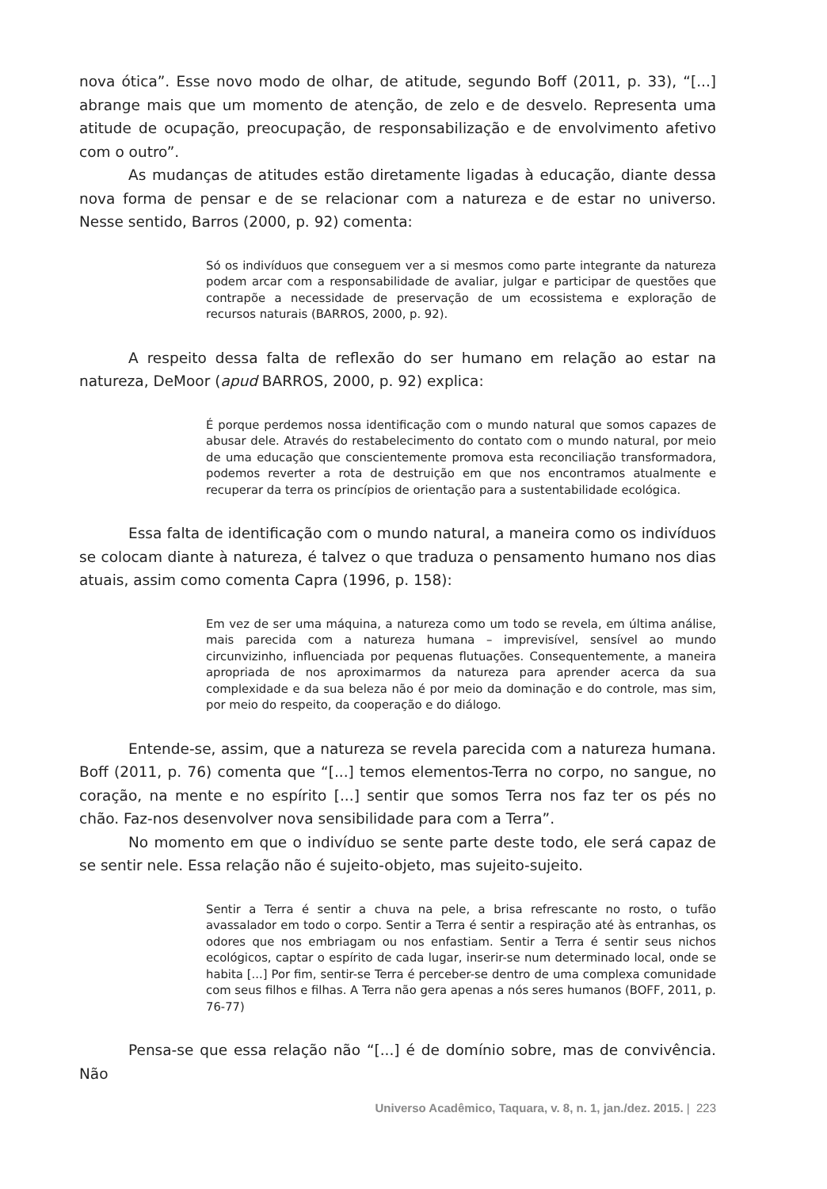nova ótica”. Esse novo modo de olhar, de atitude, segundo Boff (2011, p. 33), “[...] abrange mais que um momento de atenção, de zelo e de desvelo. Representa uma atitude de ocupação, preocupação, de responsabilização e de envolvimento afetivo com o outro”.
As mudanças de atitudes estão diretamente ligadas à educação, diante dessa nova forma de pensar e de se relacionar com a natureza e de estar no universo. Nesse sentido, Barros (2000, p. 92) comenta:
Só os indivíduos que conseguem ver a si mesmos como parte integrante da natureza podem arcar com a responsabilidade de avaliar, julgar e participar de questões que contrapõe a necessidade de preservação de um ecossistema e exploração de recursos naturais (BARROS, 2000, p. 92).
A respeito dessa falta de reflexão do ser humano em relação ao estar na natureza, DeMoor (apud BARROS, 2000, p. 92) explica:
É porque perdemos nossa identificação com o mundo natural que somos capazes de abusar dele. Através do restabelecimento do contato com o mundo natural, por meio de uma educação que conscientemente promova esta reconciliação transformadora, podemos reverter a rota de destruição em que nos encontramos atualmente e recuperar da terra os princípios de orientação para a sustentabilidade ecológica.
Essa falta de identificação com o mundo natural, a maneira como os indivíduos se colocam diante à natureza, é talvez o que traduza o pensamento humano nos dias atuais, assim como comenta Capra (1996, p. 158):
Em vez de ser uma máquina, a natureza como um todo se revela, em última análise, mais parecida com a natureza humana – imprevisível, sensível ao mundo circunvizinho, influenciada por pequenas flutuações. Consequentemente, a maneira apropriada de nos aproximarmos da natureza para aprender acerca da sua complexidade e da sua beleza não é por meio da dominação e do controle, mas sim, por meio do respeito, da cooperação e do diálogo.
Entende-se, assim, que a natureza se revela parecida com a natureza humana. Boff (2011, p. 76) comenta que “[...] temos elementos-Terra no corpo, no sangue, no coração, na mente e no espírito [...] sentir que somos Terra nos faz ter os pés no chão. Faz-nos desenvolver nova sensibilidade para com a Terra”.
No momento em que o indivíduo se sente parte deste todo, ele será capaz de se sentir nele. Essa relação não é sujeito-objeto, mas sujeito-sujeito.
Sentir a Terra é sentir a chuva na pele, a brisa refrescante no rosto, o tufão avassalador em todo o corpo. Sentir a Terra é sentir a respiração até às entranhas, os odores que nos embriagam ou nos enfastiam. Sentir a Terra é sentir seus nichos ecológicos, captar o espírito de cada lugar, inserir-se num determinado local, onde se habita [...] Por fim, sentir-se Terra é perceber-se dentro de uma complexa comunidade com seus filhos e filhas. A Terra não gera apenas a nós seres humanos (BOFF, 2011, p. 76-77)
Pensa-se que essa relação não “[...] é de domínio sobre, mas de convivência. Não
Universo Acadêmico, Taquara, v. 8, n. 1, jan./dez. 2015. | 223